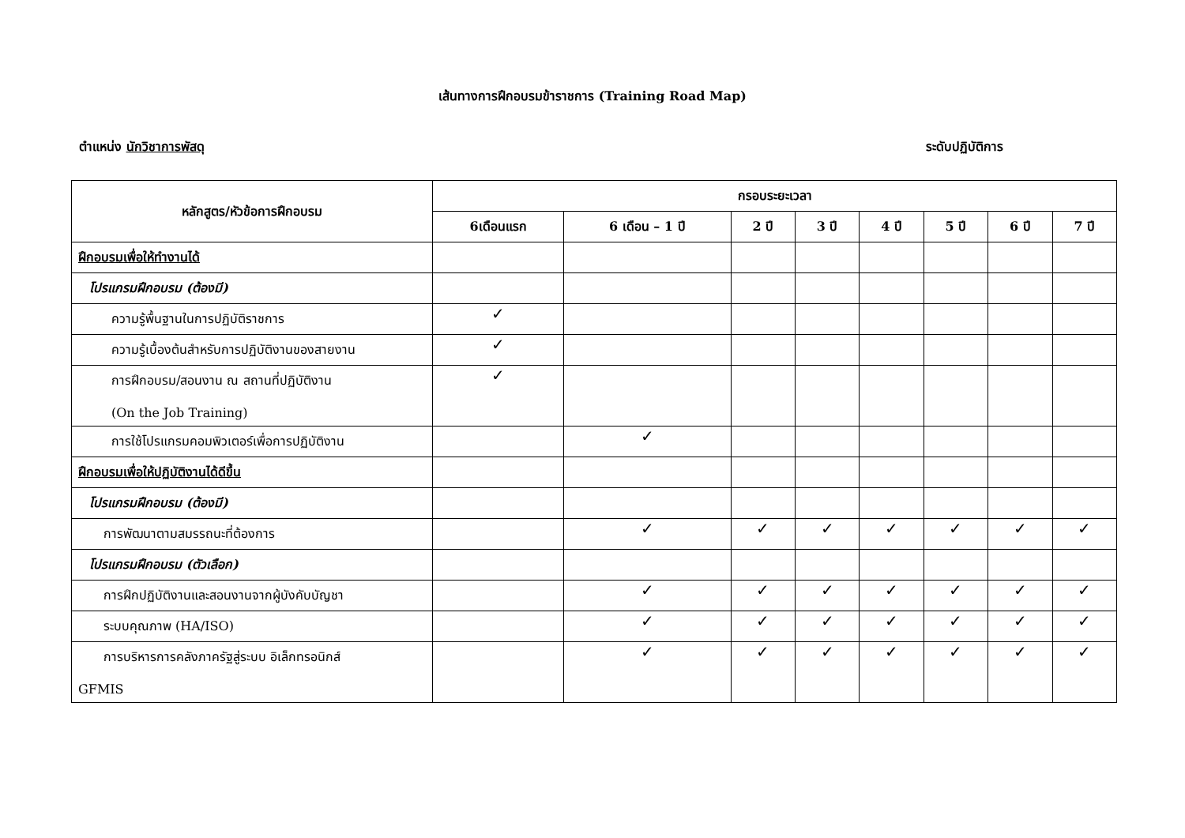เส้นทางการฝึกอบรมข้าราชการ (Training Road Map)
ตำแหน่ง นักวิชาการพัสดุ ระดับปฏิบัติการ
| หลักสูตร/หัวข้อการฝึกอบรม | กรอบระยะเวลา | | | | | | | |
| --- | --- | --- | --- | --- | --- | --- | --- | --- |
| | 6เดือนแรก | 6 เดือน – 1 ปี | 2 ปี | 3 ปี | 4 ปี | 5 ปี | 6 ปี | 7 ปี |
| ฝึกอบรมเพื่อให้ทำงานได้ | | | | | | | | |
| โปรแกรมฝึกอบรม (ต้องมี) | | | | | | | | |
| ความรู้พื้นฐานในการปฏิบัติราชการ | ✓ | | | | | | | |
| ความรู้เบื้องต้นสำหรับการปฏิบัติงานของสายงาน | ✓ | | | | | | | |
| การฝึกอบรม/สอนงาน ณ สถานที่ปฏิบัติงาน (On the Job Training) | ✓ | | | | | | | |
| การใช้โปรแกรมคอมพิวเตอร์เพื่อการปฏิบัติงาน | | ✓ | | | | | | |
| ฝึกอบรมเพื่อให้ปฏิบัติงานได้ดีขึ้น | | | | | | | | |
| โปรแกรมฝึกอบรม (ต้องมี) | | | | | | | | |
| การพัฒนาตามสมรรถนะที่ต้องการ | | ✓ | ✓ | ✓ | ✓ | ✓ | ✓ | ✓ |
| โปรแกรมฝึกอบรม (ตัวเลือก) | | | | | | | | |
| การฝึกปฏิบัติงานและสอนงานจากผู้บังคับบัญชา | | ✓ | ✓ | ✓ | ✓ | ✓ | ✓ | ✓ |
| ระบบคุณภาพ (HA/ISO) | | ✓ | ✓ | ✓ | ✓ | ✓ | ✓ | ✓ |
| การบริหารการคลังภาครัฐสู่ระบบ อิเล็กทรอนิกส์ GFMIS | | ✓ | ✓ | ✓ | ✓ | ✓ | ✓ | ✓ |